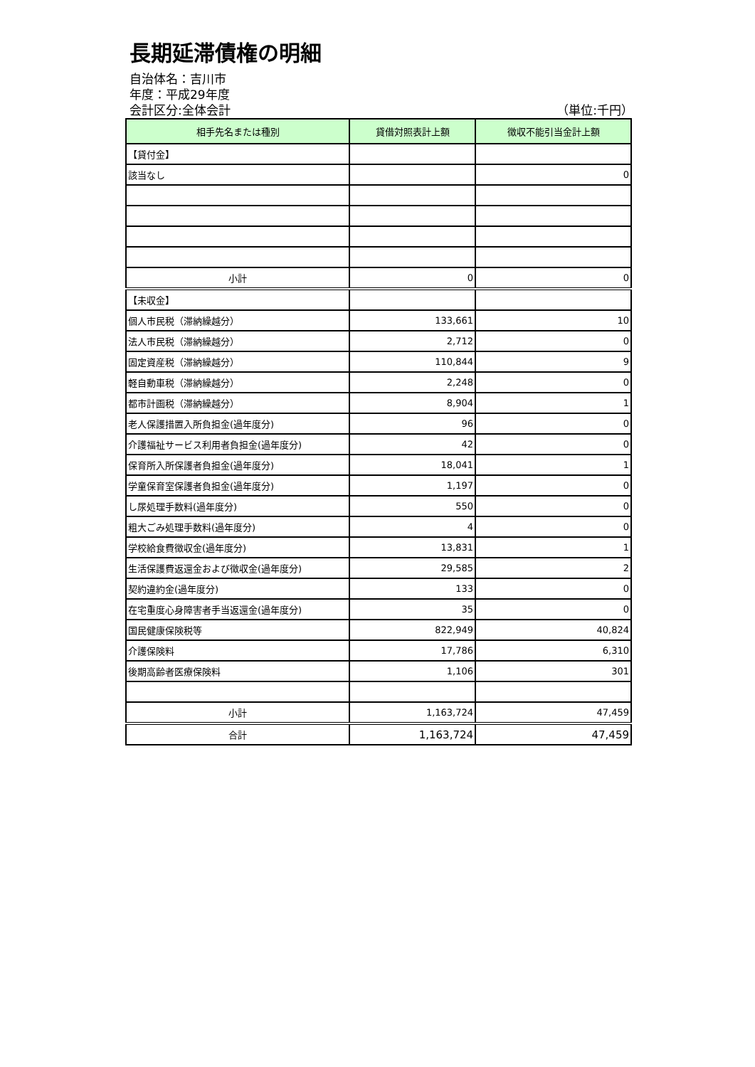長期延滞債権の明細
自治体名：吉川市
年度：平成29年度
会計区分:全体会計 （単位:千円）
| 相手先名または種別 | 貸借対照表計上額 | 徴収不能引当金計上額 |
| --- | --- | --- |
| 【貸付金】 | | |
| 該当なし | | 0 |
| 小計 | 0 | 0 |
| 【未収金】 | | |
| 個人市民税（滞納繰越分） | 133,661 | 10 |
| 法人市民税（滞納繰越分） | 2,712 | 0 |
| 固定資産税（滞納繰越分） | 110,844 | 9 |
| 軽自動車税（滞納繰越分） | 2,248 | 0 |
| 都市計画税（滞納繰越分） | 8,904 | 1 |
| 老人保護措置入所負担金(過年度分) | 96 | 0 |
| 介護福祉サービス利用者負担金(過年度分) | 42 | 0 |
| 保育所入所保護者負担金(過年度分) | 18,041 | 1 |
| 学童保育室保護者負担金(過年度分) | 1,197 | 0 |
| し尿処理手数料(過年度分) | 550 | 0 |
| 粗大ごみ処理手数料(過年度分) | 4 | 0 |
| 学校給食費徴収金(過年度分) | 13,831 | 1 |
| 生活保護費返還金および徴収金(過年度分) | 29,585 | 2 |
| 契約違約金(過年度分) | 133 | 0 |
| 在宅重度心身障害者手当返還金(過年度分) | 35 | 0 |
| 国民健康保険税等 | 822,949 | 40,824 |
| 介護保険料 | 17,786 | 6,310 |
| 後期高齢者医療保険料 | 1,106 | 301 |
| 小計 | 1,163,724 | 47,459 |
| 合計 | 1,163,724 | 47,459 |